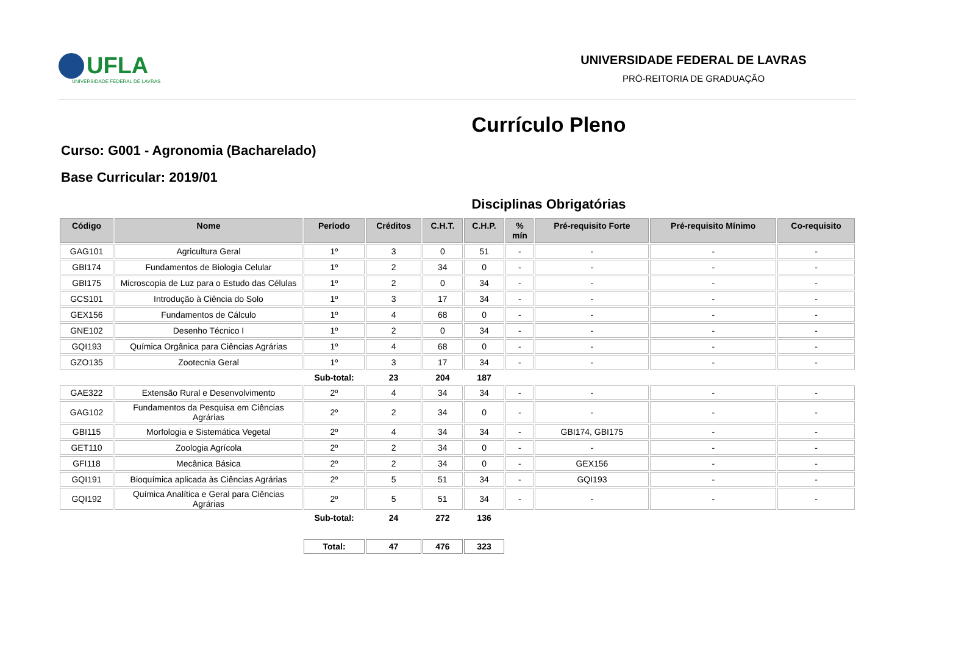UFLA
UNIVERSIDADE FEDERAL DE LAVRAS
UNIVERSIDADE FEDERAL DE LAVRAS
PRÓ-REITORIA DE GRADUAÇÃO
Currículo Pleno
Curso: G001 - Agronomia (Bacharelado)
Base Curricular: 2019/01
Disciplinas Obrigatórias
| Código | Nome | Período | Créditos | C.H.T. | C.H.P. | % mín | Pré-requisito Forte | Pré-requisito Mínimo | Co-requisito |
| --- | --- | --- | --- | --- | --- | --- | --- | --- | --- |
| GAG101 | Agricultura Geral | 1º | 3 | 0 | 51 | - | - | - | - |
| GBI174 | Fundamentos de Biologia Celular | 1º | 2 | 34 | 0 | - | - | - | - |
| GBI175 | Microscopia de Luz para o Estudo das Células | 1º | 2 | 0 | 34 | - | - | - | - |
| GCS101 | Introdução à Ciência do Solo | 1º | 3 | 17 | 34 | - | - | - | - |
| GEX156 | Fundamentos de Cálculo | 1º | 4 | 68 | 0 | - | - | - | - |
| GNE102 | Desenho Técnico I | 1º | 2 | 0 | 34 | - | - | - | - |
| GQI193 | Química Orgânica para Ciências Agrárias | 1º | 4 | 68 | 0 | - | - | - | - |
| GZO135 | Zootecnia Geral | 1º | 3 | 17 | 34 | - | - | - | - |
| | | Sub-total: | 23 | 204 | 187 | | | | |
| GAE322 | Extensão Rural e Desenvolvimento | 2º | 4 | 34 | 34 | - | - | - | - |
| GAG102 | Fundamentos da Pesquisa em Ciências Agrárias | 2º | 2 | 34 | 0 | - | - | - | - |
| GBI115 | Morfologia e Sistemática Vegetal | 2º | 4 | 34 | 34 | - | GBI174, GBI175 | - | - |
| GET110 | Zoologia Agrícola | 2º | 2 | 34 | 0 | - | - | - | - |
| GFI118 | Mecânica Básica | 2º | 2 | 34 | 0 | - | GEX156 | - | - |
| GQI191 | Bioquímica aplicada às Ciências Agrárias | 2º | 5 | 51 | 34 | - | GQI193 | - | - |
| GQI192 | Química Analítica e Geral para Ciências Agrárias | 2º | 5 | 51 | 34 | - | - | - | - |
| | | Sub-total: | 24 | 272 | 136 | | | | |
| | | Total: | 47 | 476 | 323 | | | | |